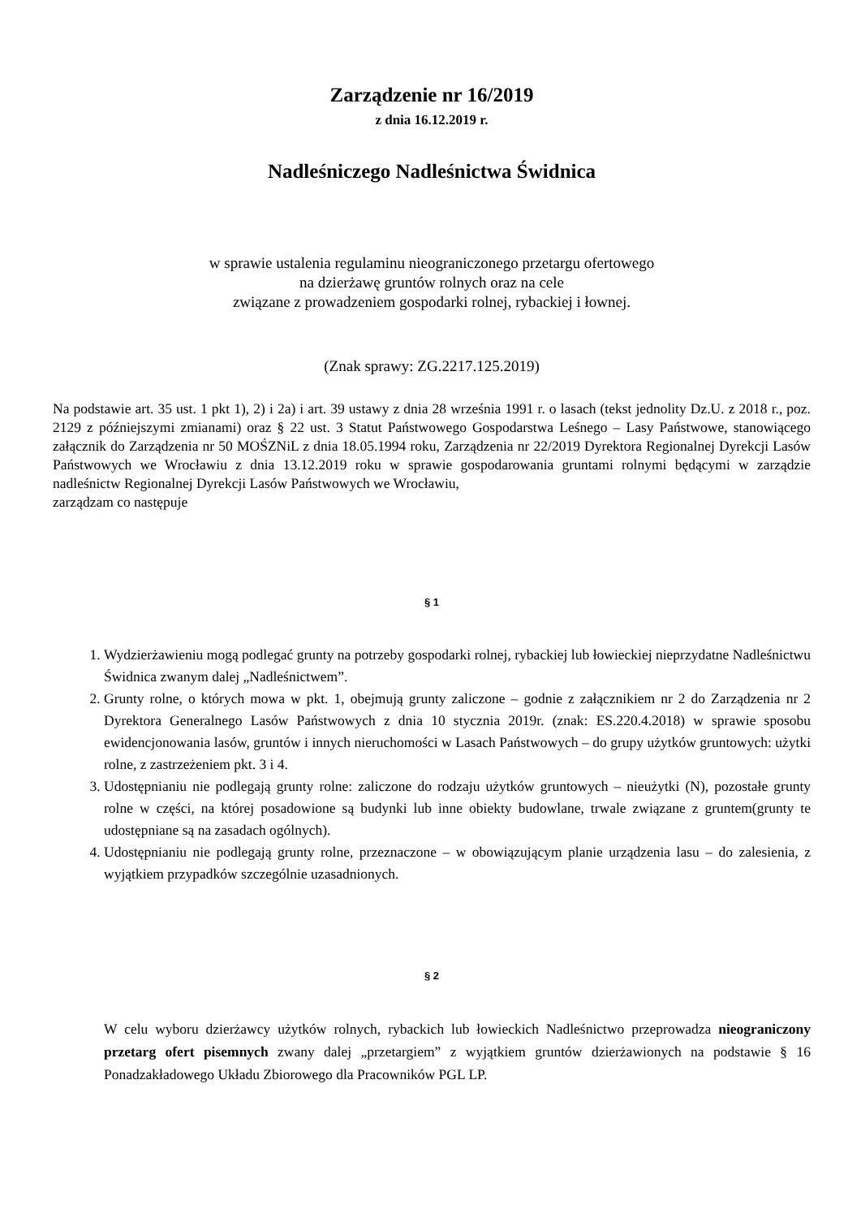Zarządzenie nr 16/2019
z dnia 16.12.2019 r.
Nadleśniczego Nadleśnictwa Świdnica
w sprawie ustalenia regulaminu nieograniczonego przetargu ofertowego
na dzierżawę gruntów rolnych oraz na cele
związane z prowadzeniem gospodarki rolnej, rybackiej i łownej.
(Znak sprawy: ZG.2217.125.2019)
Na podstawie art. 35 ust. 1 pkt 1), 2) i 2a) i art. 39 ustawy z dnia 28 września 1991 r. o lasach (tekst jednolity Dz.U. z 2018 r., poz. 2129 z późniejszymi zmianami) oraz § 22 ust. 3 Statut Państwowego Gospodarstwa Leśnego – Lasy Państwowe, stanowiącego załącznik do Zarządzenia nr 50 MOŚZNiL z dnia 18.05.1994 roku, Zarządzenia nr 22/2019 Dyrektora Regionalnej Dyrekcji Lasów Państwowych we Wrocławiu z dnia 13.12.2019 roku w sprawie gospodarowania gruntami rolnymi będącymi w zarządzie nadleśnictw Regionalnej Dyrekcji Lasów Państwowych we Wrocławiu,
zarządzam co następuje
§ 1
1. Wydzierżawieniu mogą podlegać grunty na potrzeby gospodarki rolnej, rybackiej lub łowieckiej nieprzydatne Nadleśnictwu Świdnica zwanym dalej „Nadleśnictwem”.
2. Grunty rolne, o których mowa w pkt. 1, obejmują grunty zaliczone – godnie z załącznikiem nr 2 do Zarządzenia nr 2 Dyrektora Generalnego Lasów Państwowych z dnia 10 stycznia 2019r. (znak: ES.220.4.2018) w sprawie sposobu ewidencjonowania lasów, gruntów i innych nieruchomości w Lasach Państwowych – do grupy użytków gruntowych: użytki rolne, z zastrzeżeniem pkt. 3 i 4.
3. Udostępnianiu nie podlegają grunty rolne: zaliczone do rodzaju użytków gruntowych – nieużytki (N), pozostałe grunty rolne w części, na której posadowione są budynki lub inne obiekty budowlane, trwale związane z gruntem(grunty te udostępniane są na zasadach ogólnych).
4. Udostępnianiu nie podlegają grunty rolne, przeznaczone – w obowiązującym planie urządzenia lasu – do zalesienia, z wyjątkiem przypadków szczególnie uzasadnionych.
§ 2
W celu wyboru dzierżawcy użytków rolnych, rybackich lub łowieckich Nadleśnictwo przeprowadza nieograniczony przetarg ofert pisemnych zwany dalej „przetargiem” z wyjątkiem gruntów dzierżawionych na podstawie § 16 Ponadzakładowego Układu Zbiorowego dla Pracowników PGL LP.